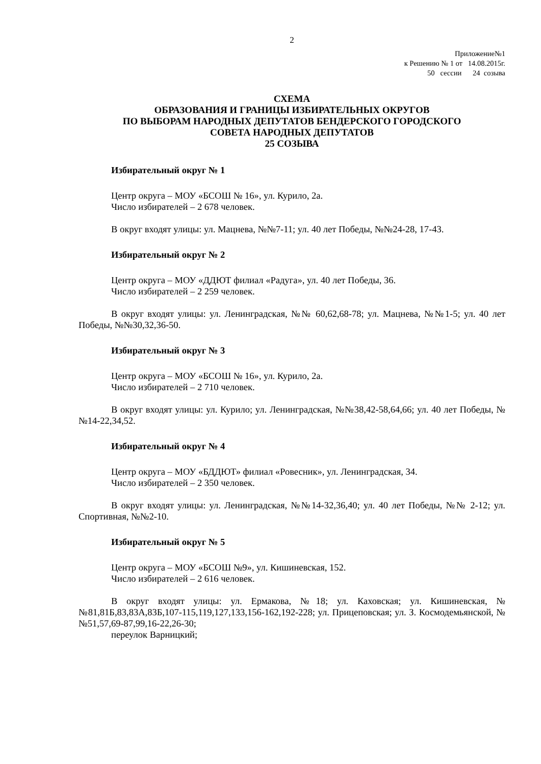2
Приложение№1
к Решению № 1 от 14.08.2015г.
50 сессии 24 созыва
СХЕМА
ОБРАЗОВАНИЯ И ГРАНИЦЫ ИЗБИРАТЕЛЬНЫХ ОКРУГОВ
ПО ВЫБОРАМ НАРОДНЫХ ДЕПУТАТОВ БЕНДЕРСКОГО ГОРОДСКОГО
СОВЕТА НАРОДНЫХ ДЕПУТАТОВ
25 СОЗЫВА
Избирательный округ № 1
Центр округа – МОУ «БСОШ № 16», ул. Курило, 2а.
Число избирателей – 2 678 человек.
В округ входят улицы: ул. Мацнева, №№7-11; ул. 40 лет Победы, №№24-28, 17-43.
Избирательный округ № 2
Центр округа – МОУ «ДДЮТ филиал «Радуга», ул. 40 лет Победы, 36.
Число избирателей – 2 259 человек.
В округ входят улицы: ул. Ленинградская, №№ 60,62,68-78; ул. Мацнева, №№1-5; ул. 40 лет Победы, №№30,32,36-50.
Избирательный округ № 3
Центр округа – МОУ «БСОШ № 16», ул. Курило, 2а.
Число избирателей – 2 710 человек.
В округ входят улицы: ул. Курило; ул. Ленинградская, №№38,42-58,64,66; ул. 40 лет Победы, №№14-22,34,52.
Избирательный округ № 4
Центр округа – МОУ «БДДЮТ» филиал «Ровесник», ул. Ленинградская, 34.
Число избирателей – 2 350 человек.
В округ входят улицы: ул. Ленинградская, №№14-32,36,40; ул. 40 лет Победы, №№ 2-12; ул. Спортивная, №№2-10.
Избирательный округ № 5
Центр округа – МОУ «БСОШ №9», ул. Кишиневская, 152.
Число избирателей – 2 616 человек.
В округ входят улицы: ул. Ермакова, №18; ул. Каховская; ул. Кишиневская, №№81,81Б,83,83А,83Б,107-115,119,127,133,156-162,192-228; ул. Прицеповская; ул. З. Космодемьянской, №№51,57,69-87,99,16-22,26-30;
переулок Варницкий;